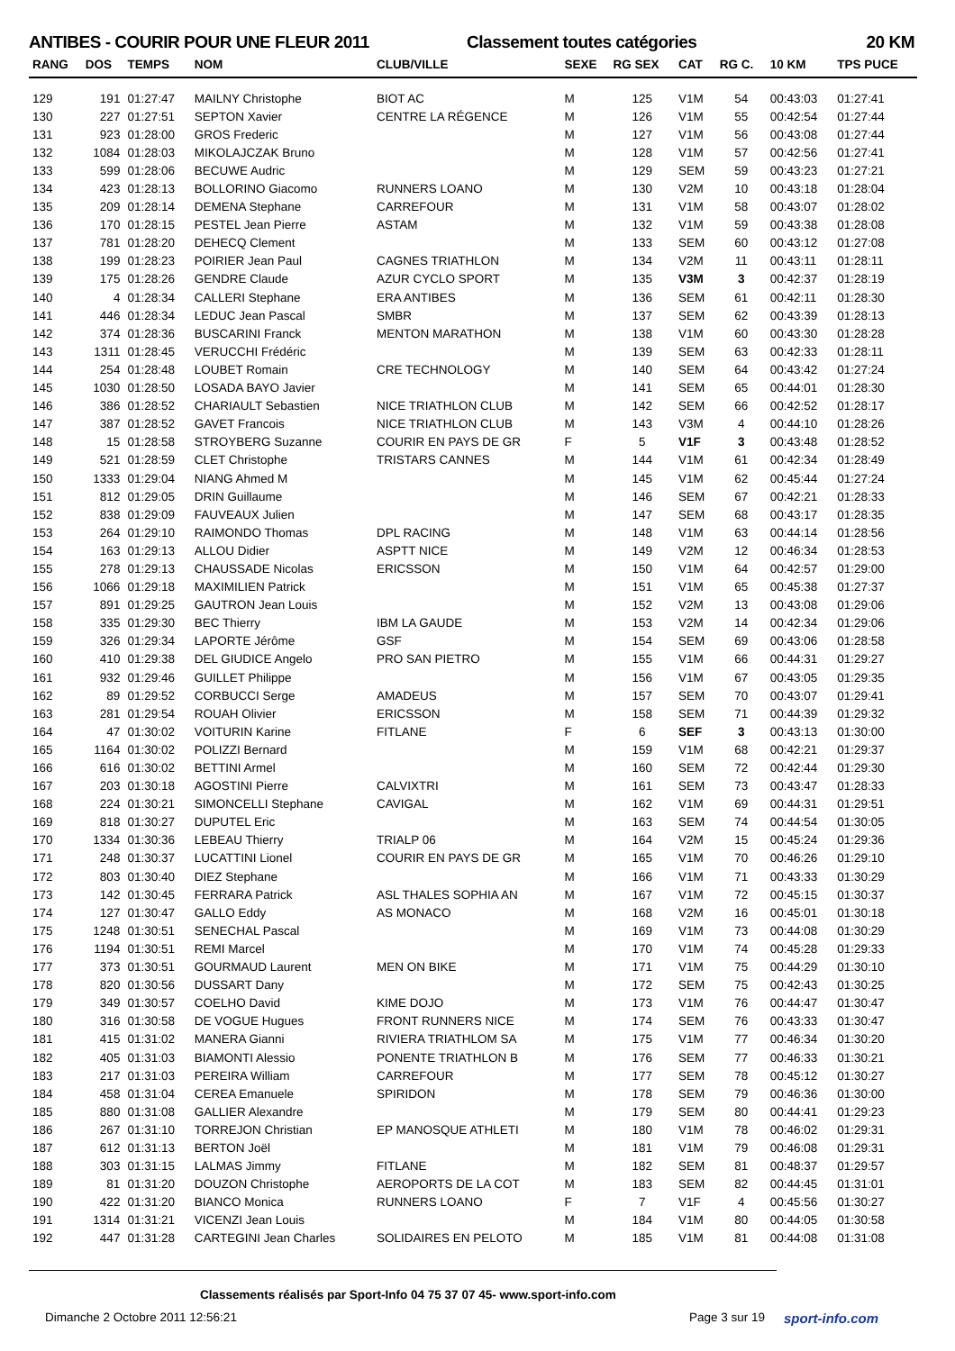ANTIBES - COURIR POUR UNE FLEUR 2011 Classement toutes catégories 20 KM
| RANG | DOS | TEMPS | NOM | CLUB/VILLE | SEXE | RG SEX | CAT | RG C. | 10 KM | TPS PUCE |
| --- | --- | --- | --- | --- | --- | --- | --- | --- | --- | --- |
| 129 | 191 | 01:27:47 | MAILNY Christophe | BIOT AC | M | 125 | V1M | 54 | 00:43:03 | 01:27:41 |
| 130 | 227 | 01:27:51 | SEPTON Xavier | CENTRE LA RÉGENCE | M | 126 | V1M | 55 | 00:42:54 | 01:27:44 |
| 131 | 923 | 01:28:00 | GROS Frederic | | M | 127 | V1M | 56 | 00:43:08 | 01:27:44 |
| 132 | 1084 | 01:28:03 | MIKOLAJCZAK Bruno | | M | 128 | V1M | 57 | 00:42:56 | 01:27:41 |
| 133 | 599 | 01:28:06 | BECUWE Audric | | M | 129 | SEM | 59 | 00:43:23 | 01:27:21 |
| 134 | 423 | 01:28:13 | BOLLORINO Giacomo | RUNNERS LOANO | M | 130 | V2M | 10 | 00:43:18 | 01:28:04 |
| 135 | 209 | 01:28:14 | DEMENA Stephane | CARREFOUR | M | 131 | V1M | 58 | 00:43:07 | 01:28:02 |
| 136 | 170 | 01:28:15 | PESTEL Jean Pierre | ASTAM | M | 132 | V1M | 59 | 00:43:38 | 01:28:08 |
| 137 | 781 | 01:28:20 | DEHECQ Clement | | M | 133 | SEM | 60 | 00:43:12 | 01:27:08 |
| 138 | 199 | 01:28:23 | POIRIER Jean Paul | CAGNES TRIATHLON | M | 134 | V2M | 11 | 00:43:11 | 01:28:11 |
| 139 | 175 | 01:28:26 | GENDRE Claude | AZUR CYCLO SPORT | M | 135 | V3M | 3 | 00:42:37 | 01:28:19 |
| 140 | 4 | 01:28:34 | CALLERI Stephane | ERA ANTIBES | M | 136 | SEM | 61 | 00:42:11 | 01:28:30 |
| 141 | 446 | 01:28:34 | LEDUC Jean Pascal | SMBR | M | 137 | SEM | 62 | 00:43:39 | 01:28:13 |
| 142 | 374 | 01:28:36 | BUSCARINI Franck | MENTON MARATHON | M | 138 | V1M | 60 | 00:43:30 | 01:28:28 |
| 143 | 1311 | 01:28:45 | VERUCCHI Frédéric | | M | 139 | SEM | 63 | 00:42:33 | 01:28:11 |
| 144 | 254 | 01:28:48 | LOUBET Romain | CRE TECHNOLOGY | M | 140 | SEM | 64 | 00:43:42 | 01:27:24 |
| 145 | 1030 | 01:28:50 | LOSADA BAYO Javier | | M | 141 | SEM | 65 | 00:44:01 | 01:28:30 |
| 146 | 386 | 01:28:52 | CHARIAULT Sebastien | NICE TRIATHLON CLUB | M | 142 | SEM | 66 | 00:42:52 | 01:28:17 |
| 147 | 387 | 01:28:52 | GAVET Francois | NICE TRIATHLON CLUB | M | 143 | V3M | 4 | 00:44:10 | 01:28:26 |
| 148 | 15 | 01:28:58 | STROYBERG Suzanne | COURIR EN PAYS DE GR | F | 5 | V1F | 3 | 00:43:48 | 01:28:52 |
| 149 | 521 | 01:28:59 | CLET Christophe | TRISTARS CANNES | M | 144 | V1M | 61 | 00:42:34 | 01:28:49 |
| 150 | 1333 | 01:29:04 | NIANG Ahmed M | | M | 145 | V1M | 62 | 00:45:44 | 01:27:24 |
| 151 | 812 | 01:29:05 | DRIN Guillaume | | M | 146 | SEM | 67 | 00:42:21 | 01:28:33 |
| 152 | 838 | 01:29:09 | FAUVEAUX Julien | | M | 147 | SEM | 68 | 00:43:17 | 01:28:35 |
| 153 | 264 | 01:29:10 | RAIMONDO Thomas | DPL RACING | M | 148 | V1M | 63 | 00:44:14 | 01:28:56 |
| 154 | 163 | 01:29:13 | ALLOU Didier | ASPTT NICE | M | 149 | V2M | 12 | 00:46:34 | 01:28:53 |
| 155 | 278 | 01:29:13 | CHAUSSADE Nicolas | ERICSSON | M | 150 | V1M | 64 | 00:42:57 | 01:29:00 |
| 156 | 1066 | 01:29:18 | MAXIMILIEN Patrick | | M | 151 | V1M | 65 | 00:45:38 | 01:27:37 |
| 157 | 891 | 01:29:25 | GAUTRON Jean Louis | | M | 152 | V2M | 13 | 00:43:08 | 01:29:06 |
| 158 | 335 | 01:29:30 | BEC Thierry | IBM LA GAUDE | M | 153 | V2M | 14 | 00:42:34 | 01:29:06 |
| 159 | 326 | 01:29:34 | LAPORTE Jérôme | GSF | M | 154 | SEM | 69 | 00:43:06 | 01:28:58 |
| 160 | 410 | 01:29:38 | DEL GIUDICE Angelo | PRO SAN PIETRO | M | 155 | V1M | 66 | 00:44:31 | 01:29:27 |
| 161 | 932 | 01:29:46 | GUILLET Philippe | | M | 156 | V1M | 67 | 00:43:05 | 01:29:35 |
| 162 | 89 | 01:29:52 | CORBUCCI Serge | AMADEUS | M | 157 | SEM | 70 | 00:43:07 | 01:29:41 |
| 163 | 281 | 01:29:54 | ROUAH Olivier | ERICSSON | M | 158 | SEM | 71 | 00:44:39 | 01:29:32 |
| 164 | 47 | 01:30:02 | VOITURIN Karine | FITLANE | F | 6 | SEF | 3 | 00:43:13 | 01:30:00 |
| 165 | 1164 | 01:30:02 | POLIZZI Bernard | | M | 159 | V1M | 68 | 00:42:21 | 01:29:37 |
| 166 | 616 | 01:30:02 | BETTINI Armel | | M | 160 | SEM | 72 | 00:42:44 | 01:29:30 |
| 167 | 203 | 01:30:18 | AGOSTINI Pierre | CALVIXTRI | M | 161 | SEM | 73 | 00:43:47 | 01:28:33 |
| 168 | 224 | 01:30:21 | SIMONCELLI Stephane | CAVIGAL | M | 162 | V1M | 69 | 00:44:31 | 01:29:51 |
| 169 | 818 | 01:30:27 | DUPUTEL Eric | | M | 163 | SEM | 74 | 00:44:54 | 01:30:05 |
| 170 | 1334 | 01:30:36 | LEBEAU Thierry | TRIALP 06 | M | 164 | V2M | 15 | 00:45:24 | 01:29:36 |
| 171 | 248 | 01:30:37 | LUCATTINI Lionel | COURIR EN PAYS DE GR | M | 165 | V1M | 70 | 00:46:26 | 01:29:10 |
| 172 | 803 | 01:30:40 | DIEZ Stephane | | M | 166 | V1M | 71 | 00:43:33 | 01:30:29 |
| 173 | 142 | 01:30:45 | FERRARA Patrick | ASL THALES SOPHIA AN | M | 167 | V1M | 72 | 00:45:15 | 01:30:37 |
| 174 | 127 | 01:30:47 | GALLO Eddy | AS MONACO | M | 168 | V2M | 16 | 00:45:01 | 01:30:18 |
| 175 | 1248 | 01:30:51 | SENECHAL Pascal | | M | 169 | V1M | 73 | 00:44:08 | 01:30:29 |
| 176 | 1194 | 01:30:51 | REMI Marcel | | M | 170 | V1M | 74 | 00:45:28 | 01:29:33 |
| 177 | 373 | 01:30:51 | GOURMAUD Laurent | MEN ON BIKE | M | 171 | V1M | 75 | 00:44:29 | 01:30:10 |
| 178 | 820 | 01:30:56 | DUSSART Dany | | M | 172 | SEM | 75 | 00:42:43 | 01:30:25 |
| 179 | 349 | 01:30:57 | COELHO David | KIME DOJO | M | 173 | V1M | 76 | 00:44:47 | 01:30:47 |
| 180 | 316 | 01:30:58 | DE VOGUE Hugues | FRONT RUNNERS NICE | M | 174 | SEM | 76 | 00:43:33 | 01:30:47 |
| 181 | 415 | 01:31:02 | MANERA Gianni | RIVIERA TRIATHLOM SA | M | 175 | V1M | 77 | 00:46:34 | 01:30:20 |
| 182 | 405 | 01:31:03 | BIAMONTI Alessio | PONENTE TRIATHLON B | M | 176 | SEM | 77 | 00:46:33 | 01:30:21 |
| 183 | 217 | 01:31:03 | PEREIRA William | CARREFOUR | M | 177 | SEM | 78 | 00:45:12 | 01:30:27 |
| 184 | 458 | 01:31:04 | CEREA Emanuele | SPIRIDON | M | 178 | SEM | 79 | 00:46:36 | 01:30:00 |
| 185 | 880 | 01:31:08 | GALLIER Alexandre | | M | 179 | SEM | 80 | 00:44:41 | 01:29:23 |
| 186 | 267 | 01:31:10 | TORREJON Christian | EP MANOSQUE ATHLETI | M | 180 | V1M | 78 | 00:46:02 | 01:29:31 |
| 187 | 612 | 01:31:13 | BERTON Joël | | M | 181 | V1M | 79 | 00:46:08 | 01:29:31 |
| 188 | 303 | 01:31:15 | LALMAS Jimmy | FITLANE | M | 182 | SEM | 81 | 00:48:37 | 01:29:57 |
| 189 | 81 | 01:31:20 | DOUZON Christophe | AEROPORTS DE LA COT | M | 183 | SEM | 82 | 00:44:45 | 01:31:01 |
| 190 | 422 | 01:31:20 | BIANCO Monica | RUNNERS LOANO | F | 7 | V1F | 4 | 00:45:56 | 01:30:27 |
| 191 | 1314 | 01:31:21 | VICENZI Jean Louis | | M | 184 | V1M | 80 | 00:44:05 | 01:30:58 |
| 192 | 447 | 01:31:28 | CARTEGINI Jean Charles | SOLIDAIRES EN PELOTO | M | 185 | V1M | 81 | 00:44:08 | 01:31:08 |
Classements réalisés par Sport-Info 04 75 37 07 45- www.sport-info.com
Dimanche 2 Octobre 2011 12:56:21
Page 3 sur 19 sport-info.com